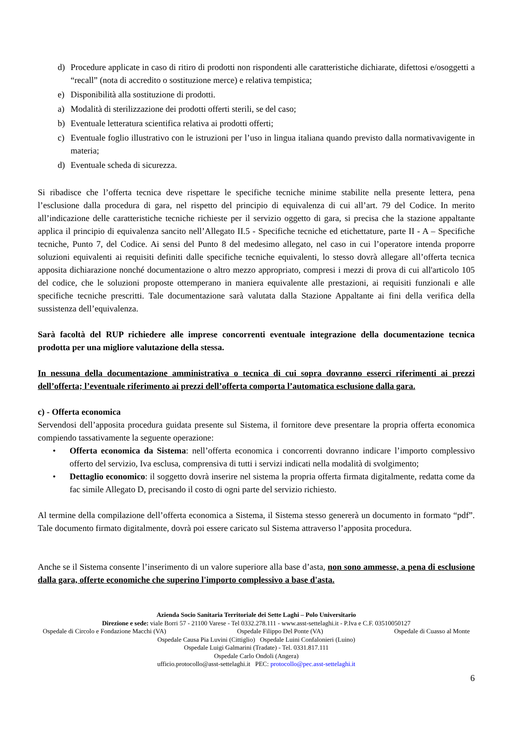d) Procedure applicate in caso di ritiro di prodotti non rispondenti alle caratteristiche dichiarate, difettosi e/osoggetti a “recall” (nota di accredito o sostituzione merce) e relativa tempistica;
e) Disponibilità alla sostituzione di prodotti.
a) Modalità di sterilizzazione dei prodotti offerti sterili, se del caso;
b) Eventuale letteratura scientifica relativa ai prodotti offerti;
c) Eventuale foglio illustrativo con le istruzioni per l’uso in lingua italiana quando previsto dalla normativavigente in materia;
d) Eventuale scheda di sicurezza.
Si ribadisce che l’offerta tecnica deve rispettare le specifiche tecniche minime stabilite nella presente lettera, pena l’esclusione dalla procedura di gara, nel rispetto del principio di equivalenza di cui all’art. 79 del Codice. In merito all’indicazione delle caratteristiche tecniche richieste per il servizio oggetto di gara, si precisa che la stazione appaltante applica il principio di equivalenza sancito nell’Allegato II.5 - Specifiche tecniche ed etichettature, parte II - A – Specifiche tecniche, Punto 7, del Codice. Ai sensi del Punto 8 del medesimo allegato, nel caso in cui l’operatore intenda proporre soluzioni equivalenti ai requisiti definiti dalle specifiche tecniche equivalenti, lo stesso dovrà allegare all’offerta tecnica apposita dichiarazione nonché documentazione o altro mezzo appropriato, compresi i mezzi di prova di cui all'articolo 105 del codice, che le soluzioni proposte ottemperano in maniera equivalente alle prestazioni, ai requisiti funzionali e alle specifiche tecniche prescritti. Tale documentazione sarà valutata dalla Stazione Appaltante ai fini della verifica della sussistenza dell’equivalenza.
Sarà facoltà del RUP richiedere alle imprese concorrenti eventuale integrazione della documentazione tecnica prodotta per una migliore valutazione della stessa.
In nessuna della documentazione amministrativa o tecnica di cui sopra dovranno esserci riferimenti ai prezzi dell’offerta; l’eventuale riferimento ai prezzi dell’offerta comporta l’automatica esclusione dalla gara.
c) - Offerta economica
Servendosi dell’apposita procedura guidata presente sul Sistema, il fornitore deve presentare la propria offerta economica compiendo tassativamente la seguente operazione:
• Offerta economica da Sistema: nell’offerta economica i concorrenti dovranno indicare l’importo complessivo offerto del servizio, Iva esclusa, comprensiva di tutti i servizi indicati nella modalità di svolgimento;
• Dettaglio economico: il soggetto dovrà inserire nel sistema la propria offerta firmata digitalmente, redatta come da fac simile Allegato D, precisando il costo di ogni parte del servizio richiesto.
Al termine della compilazione dell’offerta economica a Sistema, il Sistema stesso genererà un documento in formato “pdf”. Tale documento firmato digitalmente, dovrà poi essere caricato sul Sistema attraverso l’apposita procedura.
Anche se il Sistema consente l’inserimento di un valore superiore alla base d’asta, non sono ammesse, a pena di esclusione dalla gara, offerte economiche che superino l'importo complessivo a base d'asta.
Azienda Socio Sanitaria Territoriale dei Sette Laghi – Polo Universitario
Direzione e sede: viale Borri 57 - 21100 Varese - Tel 0332.278.111 - www.asst-settelaghi.it - P.Iva e C.F. 03510050127
Ospedale di Circolo e Fondazione Macchi (VA) Ospedale Filippo Del Ponte (VA) Ospedale di Cuasso al Monte
Ospedale Causa Pia Luvini (Cittiglio) Ospedale Luini Confalonieri (Luino)
Ospedale Luigi Galmarini (Tradate) - Tel. 0331.817.111
Ospedale Carlo Ondoli (Angera)
ufficio.protocollo@asst-settelaghi.it PEC: protocollo@pec.asst-settelaghi.it
6